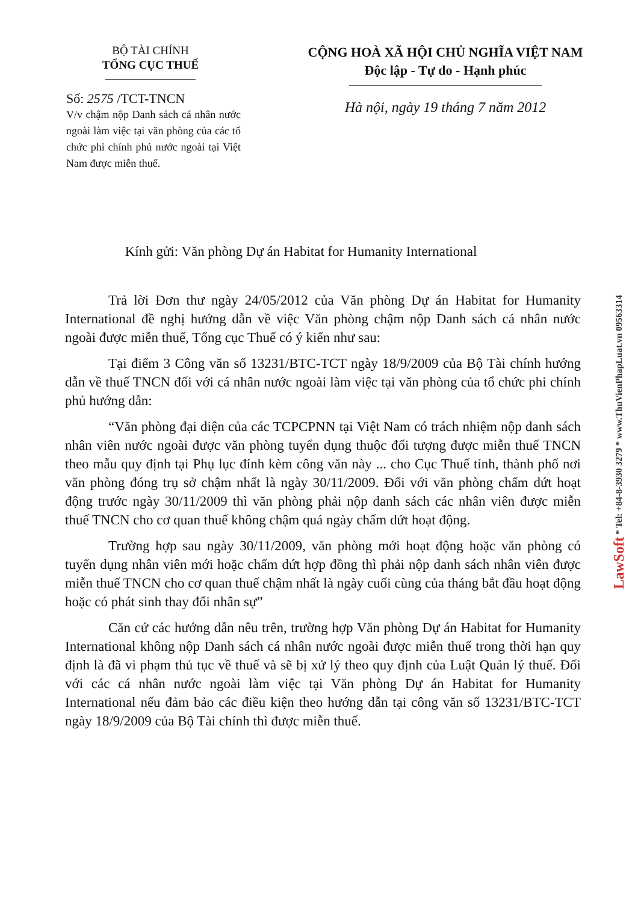BỘ TÀI CHÍNH
TỔNG CỤC THUẾ
Số: 2575 /TCT-TNCN
V/v chậm nộp Danh sách cá nhân nước ngoài làm việc tại văn phòng của các tổ chức phi chính phủ nước ngoài tại Việt Nam được miễn thuế.
CỘNG HOÀ XÃ HỘI CHỦ NGHĨA VIỆT NAM
Độc lập - Tự do - Hạnh phúc
Hà nội, ngày 19 tháng 7 năm 2012
Kính gửi: Văn phòng Dự án Habitat for Humanity International
Trả lời Đơn thư ngày 24/05/2012 của Văn phòng Dự án Habitat for Humanity International đề nghị hướng dẫn về việc Văn phòng chậm nộp Danh sách cá nhân nước ngoài được miễn thuế, Tổng cục Thuế có ý kiến như sau:
Tại điểm 3 Công văn số 13231/BTC-TCT ngày 18/9/2009 của Bộ Tài chính hướng dẫn về thuế TNCN đối với cá nhân nước ngoài làm việc tại văn phòng của tổ chức phi chính phủ hướng dẫn:
“Văn phòng đại diện của các TCPCPNN tại Việt Nam có trách nhiệm nộp danh sách nhân viên nước ngoài được văn phòng tuyển dụng thuộc đối tượng được miễn thuế TNCN theo mẫu quy định tại Phụ lục đính kèm công văn này ... cho Cục Thuế tỉnh, thành phố nơi văn phòng đóng trụ sở chậm nhất là ngày 30/11/2009. Đối với văn phòng chấm dứt hoạt động trước ngày 30/11/2009 thì văn phòng phải nộp danh sách các nhân viên được miễn thuế TNCN cho cơ quan thuế không chậm quá ngày chấm dứt hoạt động.
Trường hợp sau ngày 30/11/2009, văn phòng mới hoạt động hoặc văn phòng có tuyển dụng nhân viên mới hoặc chấm dứt hợp đồng thì phải nộp danh sách nhân viên được miễn thuế TNCN cho cơ quan thuế chậm nhất là ngày cuối cùng của tháng bắt đầu hoạt động hoặc có phát sinh thay đổi nhân sự”
Căn cứ các hướng dẫn nêu trên, trường hợp Văn phòng Dự án Habitat for Humanity International không nộp Danh sách cá nhân nước ngoài được miễn thuế trong thời hạn quy định là đã vi phạm thủ tục về thuế và sẽ bị xử lý theo quy định của Luật Quản lý thuế. Đối với các cá nhân nước ngoài làm việc tại Văn phòng Dự án Habitat for Humanity International nếu đảm bảo các điều kiện theo hướng dẫn tại công văn số 13231/BTC-TCT ngày 18/9/2009 của Bộ Tài chính thì được miễn thuế.
LawSoft * Tel: +84-8-3930 3279 * www.ThuVienPhapLuat.vn 09563314